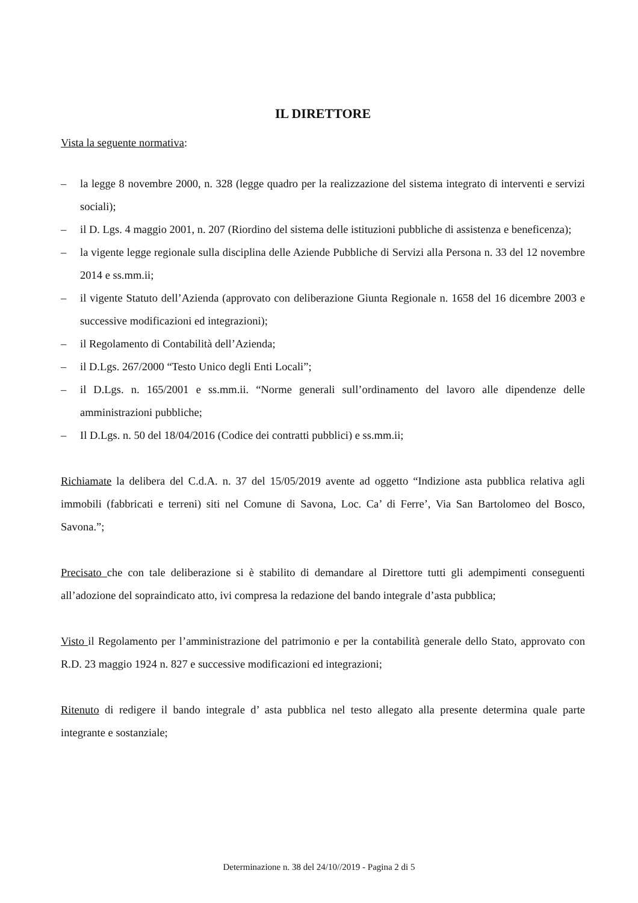IL DIRETTORE
Vista la seguente normativa:
– la legge 8 novembre 2000, n. 328 (legge quadro per la realizzazione del sistema integrato di interventi e servizi sociali);
– il D. Lgs. 4 maggio 2001, n. 207 (Riordino del sistema delle istituzioni pubbliche di assistenza e beneficenza);
– la vigente legge regionale sulla disciplina delle Aziende Pubbliche di Servizi alla Persona n. 33 del 12 novembre 2014 e ss.mm.ii;
– il vigente Statuto dell’Azienda (approvato con deliberazione Giunta Regionale n. 1658 del 16 dicembre 2003 e successive modificazioni ed integrazioni);
– il Regolamento di Contabilità dell’Azienda;
– il D.Lgs. 267/2000 “Testo Unico degli Enti Locali”;
– il D.Lgs. n. 165/2001 e ss.mm.ii. “Norme generali sull’ordinamento del lavoro alle dipendenze delle amministrazioni pubbliche;
– Il D.Lgs. n. 50 del 18/04/2016 (Codice dei contratti pubblici) e ss.mm.ii;
Richiamate la delibera del C.d.A. n. 37 del 15/05/2019 avente ad oggetto “Indizione asta pubblica relativa agli immobili (fabbricati e terreni) siti nel Comune di Savona, Loc. Ca’ di Ferre’, Via San Bartolomeo del Bosco, Savona.”;
Precisato che con tale deliberazione si è stabilito di demandare al Direttore tutti gli adempimenti conseguenti all’adozione del sopraindicato atto, ivi compresa la redazione del bando integrale d’asta pubblica;
Visto il Regolamento per l’amministrazione del patrimonio e per la contabilità generale dello Stato, approvato con R.D. 23 maggio 1924 n. 827 e successive modificazioni ed integrazioni;
Ritenuto di redigere il bando integrale d’ asta pubblica nel testo allegato alla presente determina quale parte integrante e sostanziale;
Determinazione n. 38 del 24/10//2019 - Pagina 2 di 5